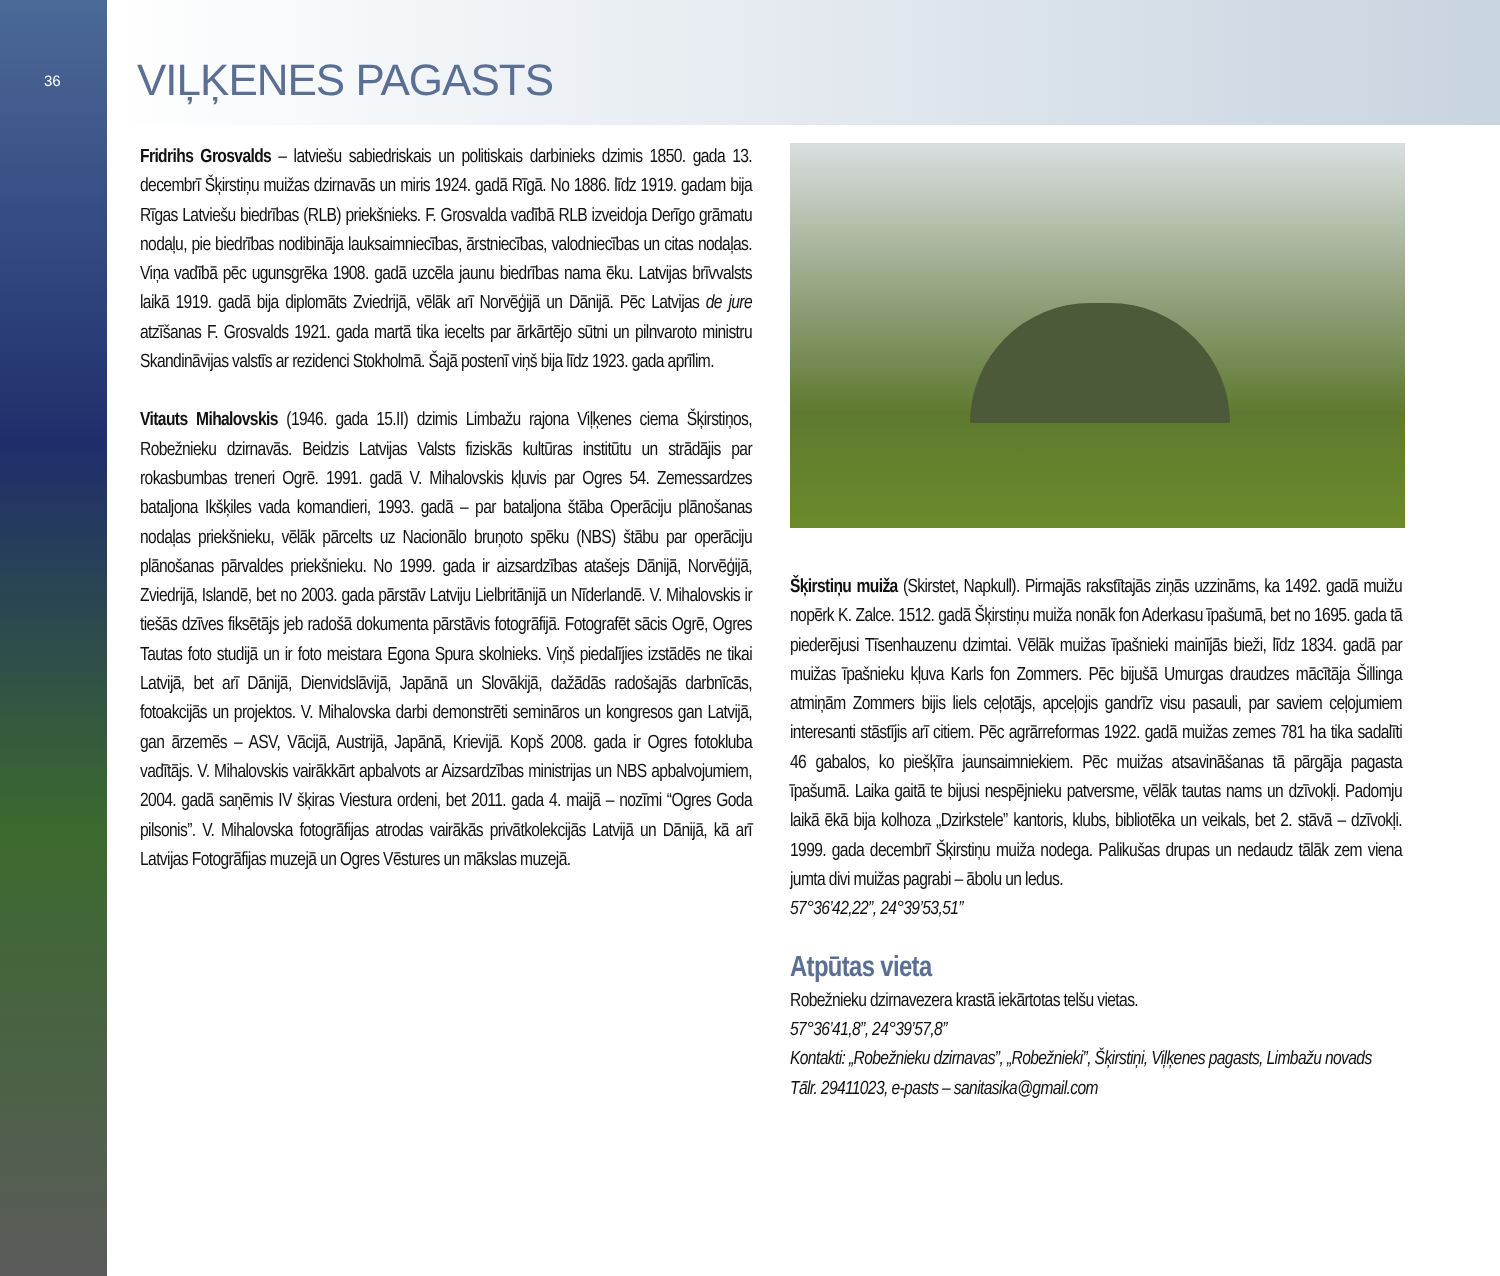36
VIĻĶENES PAGASTS
Fridrihs Grosvalds – latviešu sabiedriskais un politiskais darbinieks dzimis 1850. gada 13. decembrī Šķirstiņu muižas dzirnavās un miris 1924. gadā Rīgā. No 1886. līdz 1919. gadam bija Rīgas Latviešu biedrības (RLB) priekšnieks. F. Grosvalda vadībā RLB izveidoja Derīgo grāmatu nodaļu, pie biedrības nodibināja lauksaimniecības, ārstniecības, valodniecības un citas nodaļas. Viņa vadībā pēc ugunsgrēka 1908. gadā uzcēla jaunu biedrības nama ēku. Latvijas brīvvalsts laikā 1919. gadā bija diplomāts Zviedrijā, vēlāk arī Norvēģijā un Dānijā. Pēc Latvijas de jure atzīšanas F. Grosvalds 1921. gada martā tika iecelts par ārkārtējo sūtni un pilnvaroto ministru Skandināvijas valstīs ar rezidenci Stokholmā. Šajā postenī viņš bija līdz 1923. gada aprīlim.
Vitauts Mihalovskis (1946. gada 15.II) dzimis Limbažu rajona Viļķenes ciema Šķirstiņos, Robežnieku dzirnavās. Beidzis Latvijas Valsts fiziskās kultūras institūtu un strādājis par rokasbumbas treneri Ogrē. 1991. gadā V. Mihalovskis kļuvis par Ogres 54. Zemessardzes bataljona Ikšķiles vada komandieri, 1993. gadā – par bataljona štāba Operāciju plānošanas nodaļas priekšnieku, vēlāk pārcelts uz Nacionālo bruņoto spēku (NBS) štābu par operāciju plānošanas pārvaldes priekšnieku. No 1999. gada ir aizsardzības atašejs Dānijā, Norvēģijā, Zviedrijā, Islandē, bet no 2003. gada pārstāv Latviju Lielbritānijā un Nīderlandē. V. Mihalovskis ir tiešās dzīves fiksētājs jeb radošā dokumenta pārstāvis fotogrāfijā. Fotografēt sācis Ogrē, Ogres Tautas foto studijā un ir foto meistara Egona Spura skolnieks. Viņš piedalījies izstādēs ne tikai Latvijā, bet arī Dānijā, Dienvidslāvijā, Japānā un Slovākijā, dažādās radošajās darbnīcās, fotoakcijās un projektos. V. Mihalovska darbi demonstrēti semināros un kongresos gan Latvijā, gan ārzemēs – ASV, Vācijā, Austrijā, Japānā, Krievijā. Kopš 2008. gada ir Ogres fotokluba vadītājs. V. Mihalovskis vairākkārt apbalvots ar Aizsardzības ministrijas un NBS apbalvojumiem, 2004. gadā saņēmis IV šķiras Viestura ordeni, bet 2011. gada 4. maijā – nozīmi “Ogres Goda pilsonis”. V. Mihalovska fotogrāfijas atrodas vairākās privātkolekcijās Latvijā un Dānijā, kā arī Latvijas Fotogrāfijas muzejā un Ogres Vēstures un mākslas muzejā.
Šķirstiņu muiža (Skirstet, Napkull). Pirmajās rakstītajās ziņās uzzināms, ka 1492. gadā muižu nopērk K. Zalce. 1512. gadā Šķirstiņu muiža nonāk fon Aderkasu īpašumā, bet no 1695. gada tā piederējusi Tīsenhauzenu dzimtai. Vēlāk muižas īpašnieki mainījās bieži, līdz 1834. gadā par muižas īpašnieku kļuva Karls fon Zommers. Pēc bijušā Umurgas draudzes mācītāja Šillinga atmiņām Zommers bijis liels ceļotājs, apceļojis gandrīz visu pasauli, par saviem ceļojumiem interesanti stāstījis arī citiem. Pēc agrārreformas 1922. gadā muižas zemes 781 ha tika sadalīti 46 gabalos, ko piešķīra jaunsaimniekiem. Pēc muižas atsavināšanas tā pārgāja pagasta īpašumā. Laika gaitā te bijusi nespējnieku patversme, vēlāk tautas nams un dzīvokļi. Padomju laikā ēkā bija kolhoza „Dzirkstele” kantoris, klubs, bibliotēka un veikals, bet 2. stāvā – dzīvokļi. 1999. gada decembrī Šķirstiņu muiža nodega. Palikušas drupas un nedaudz tālāk zem viena jumta divi muižas pagrabi – ābolu un ledus.
57°36’42,22”, 24°39’53,51”
Atpūtas vieta
Robežnieku dzirnavezera krastā iekārtotas telšu vietas.
57°36’41,8”, 24°39’57,8”
Kontakti: „Robežnieku dzirnavas”, „Robežnieki”, Šķirstiņi, Viļķenes pagasts, Limbažu novads
Tālr. 29411023, e-pasts – sanitasika@gmail.com